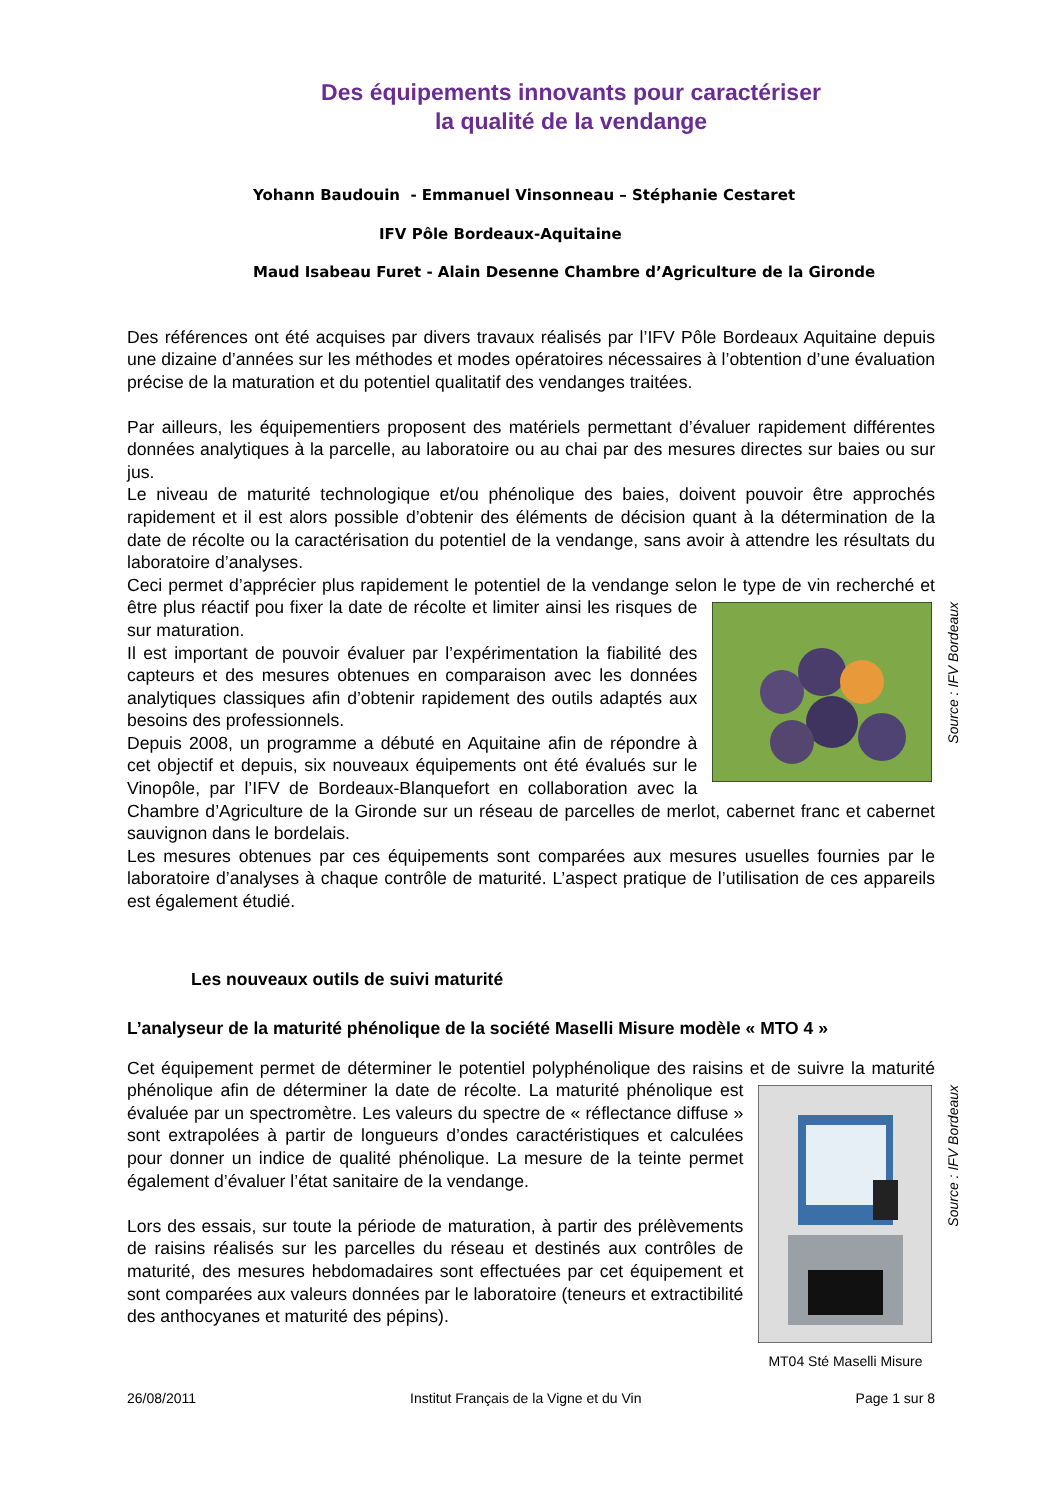Des équipements innovants pour caractériser
la qualité de la vendange
Yohann Baudouin - Emmanuel Vinsonneau – Stéphanie Cestaret
IFV Pôle Bordeaux-Aquitaine
Maud Isabeau Furet - Alain Desenne Chambre d’Agriculture de la Gironde
Des références ont été acquises par divers travaux réalisés par l’IFV Pôle Bordeaux Aquitaine depuis une dizaine d’années sur les méthodes et modes opératoires nécessaires à l’obtention d’une évaluation précise de la maturation et du potentiel qualitatif des vendanges traitées.
Par ailleurs, les équipementiers proposent des matériels permettant d’évaluer rapidement différentes données analytiques à la parcelle, au laboratoire ou au chai par des mesures directes sur baies ou sur jus.
Le niveau de maturité technologique et/ou phénolique des baies, doivent pouvoir être approchés rapidement et il est alors possible d’obtenir des éléments de décision quant à la détermination de la date de récolte ou la caractérisation du potentiel de la vendange, sans avoir à attendre les résultats du laboratoire d’analyses.
Ceci permet d’apprécier plus rapidement le potentiel de la vendange selon le type de vin
Source : IFV Bordeaux
recherché et être plus réactif pou fixer la date de récolte et limiter ainsi les risques de sur maturation.
Il est important de pouvoir évaluer par l’expérimentation la fiabilité des capteurs et des mesures obtenues en comparaison avec les données analytiques classiques afin d’obtenir rapidement des outils adaptés aux besoins des professionnels.
Depuis 2008, un programme a débuté en Aquitaine afin de répondre à cet objectif et depuis, six nouveaux équipements ont été évalués sur le Vinopôle, par l’IFV de Bordeaux-Blanquefort en collaboration avec la Chambre d’Agriculture de la Gironde sur un réseau de parcelles de merlot, cabernet franc et cabernet sauvignon dans le bordelais.
Les mesures obtenues par ces équipements sont comparées aux mesures usuelles fournies par le laboratoire d’analyses à chaque contrôle de maturité. L’aspect pratique de l’utilisation de ces appareils est également étudié.
Les nouveaux outils de suivi maturité
L’analyseur de la maturité phénolique de la société Maselli Misure modèle « MTO 4 »
Cet équipement permet de déterminer le potentiel polyphénolique des raisins et de suivre la
MT04 Sté Maselli Misure Source : IFV Bordeaux
maturité phénolique afin de déterminer la date de récolte. La maturité phénolique est évaluée par un spectromètre. Les valeurs du spectre de « réflectance diffuse » sont extrapolées à partir de longueurs d’ondes caractéristiques et calculées pour donner un indice de qualité phénolique. La mesure de la teinte permet également d’évaluer l’état sanitaire de la vendange.
Lors des essais, sur toute la période de maturation, à partir des prélèvements de raisins réalisés sur les parcelles du réseau et destinés aux contrôles de maturité, des mesures hebdomadaires sont effectuées par cet équipement et sont comparées aux valeurs données par le laboratoire (teneurs et extractibilité des anthocyanes et maturité des pépins).
26/08/2011 Institut Français de la Vigne et du Vin Page 1 sur 8